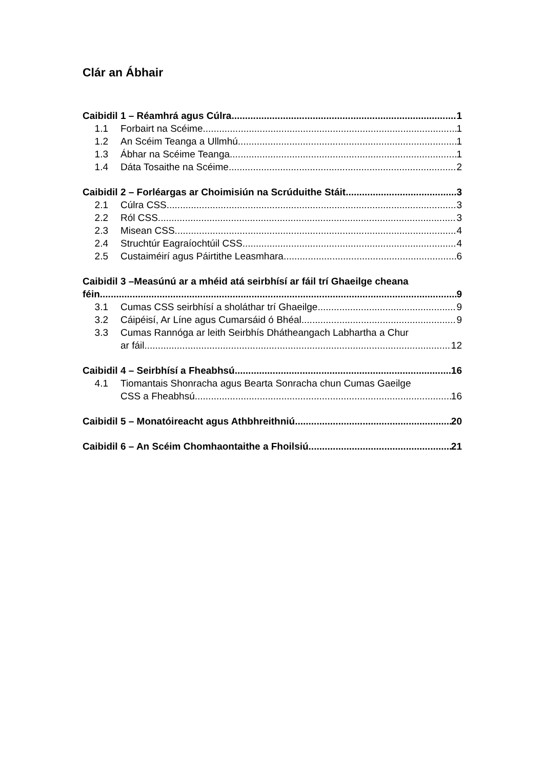Clár an Ábhair
Caibidil 1 – Réamhrá agus Cúlra 1
1.1 Forbairt na Scéime 1
1.2 An Scéim Teanga a Ullmhú 1
1.3 Ábhar na Scéime Teanga 1
1.4 Dáta Tosaithe na Scéime 2
Caibidil 2 – Forléargas ar Choimisiún na Scrúduithe Stáit 3
2.1 Cúlra CSS 3
2.2 Ról CSS 3
2.3 Misean CSS 4
2.4 Struchtúr Eagraíochtúil CSS 4
2.5 Custaiméirí agus Páirtithe Leasmhara 6
Caibidil 3 –Measúnú ar a mhéid atá seirbhísí ar fáil trí Ghaeilge cheana
féin 9
3.1 Cumas CSS seirbhísí a sholáthar trí Ghaeilge 9
3.2 Cáipéisí, Ar Líne agus Cumarsáid ó Bhéal 9
3.3 Cumas Rannóga ar leith Seirbhís Dhátheangach Labhartha a Chur
ar fáil 12
Caibidil 4 – Seirbhísí a Fheabhsú 16
4.1 Tiomantais Shonracha agus Bearta Sonracha chun Cumas Gaeilge
CSS a Fheabhsú 16
Caibidil 5 – Monatóireacht agus Athbhreithniú 20
Caibidil 6 – An Scéim Chomhaontaithe a Fhoilsiú 21